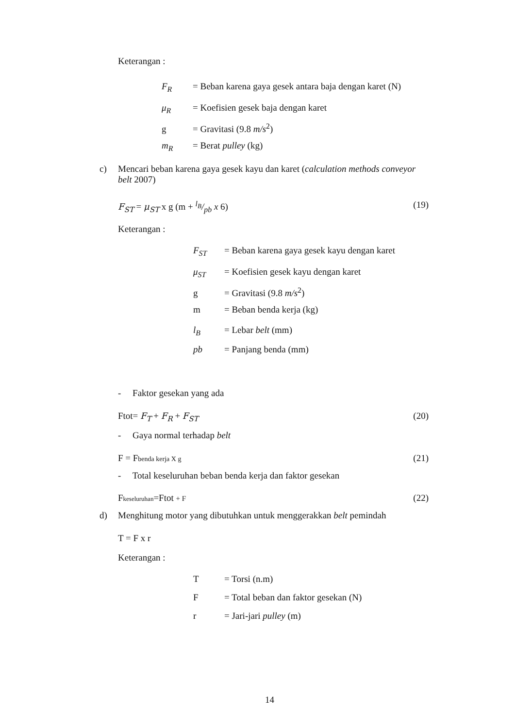Keterangan :
F<sub>R</sub> = Beban karena gaya gesek antara baja dengan karet (N)
μ<sub>R</sub> = Koefisien gesek baja dengan karet
g = Gravitasi (9.8 m/s<sup>2</sup>)
m<sub>R</sub> = Berat pulley (kg)
c) Mencari beban karena gaya gesek kayu dan karet (calculation methods conveyor belt 2007)
F<sub>ST</sub> = μ<sub>ST</sub> x g (m + l<sub>B</sub>/pb x 6) (19)
Keterangan :
F<sub>ST</sub> = Beban karena gaya gesek kayu dengan karet
μ<sub>ST</sub> = Koefisien gesek kayu dengan karet
g = Gravitasi (9.8 m/s<sup>2</sup>)
m = Beban benda kerja (kg)
l<sub>B</sub> = Lebar belt (mm)
pb = Panjang benda (mm)
- Faktor gesekan yang ada
Ftot= F<sub>T</sub> + F<sub>R</sub> + F<sub>ST</sub> (20)
- Gaya normal terhadap belt
F = Fbenda kerja X g (21)
- Total keseluruhan beban benda kerja dan faktor gesekan
Fkeseluruhan=Ftot + F (22)
d) Menghitung motor yang dibutuhkan untuk menggerakkan belt pemindah
T = F x r
Keterangan :
T = Torsi (n.m)
F = Total beban dan faktor gesekan (N)
r = Jari-jari pulley (m)
14